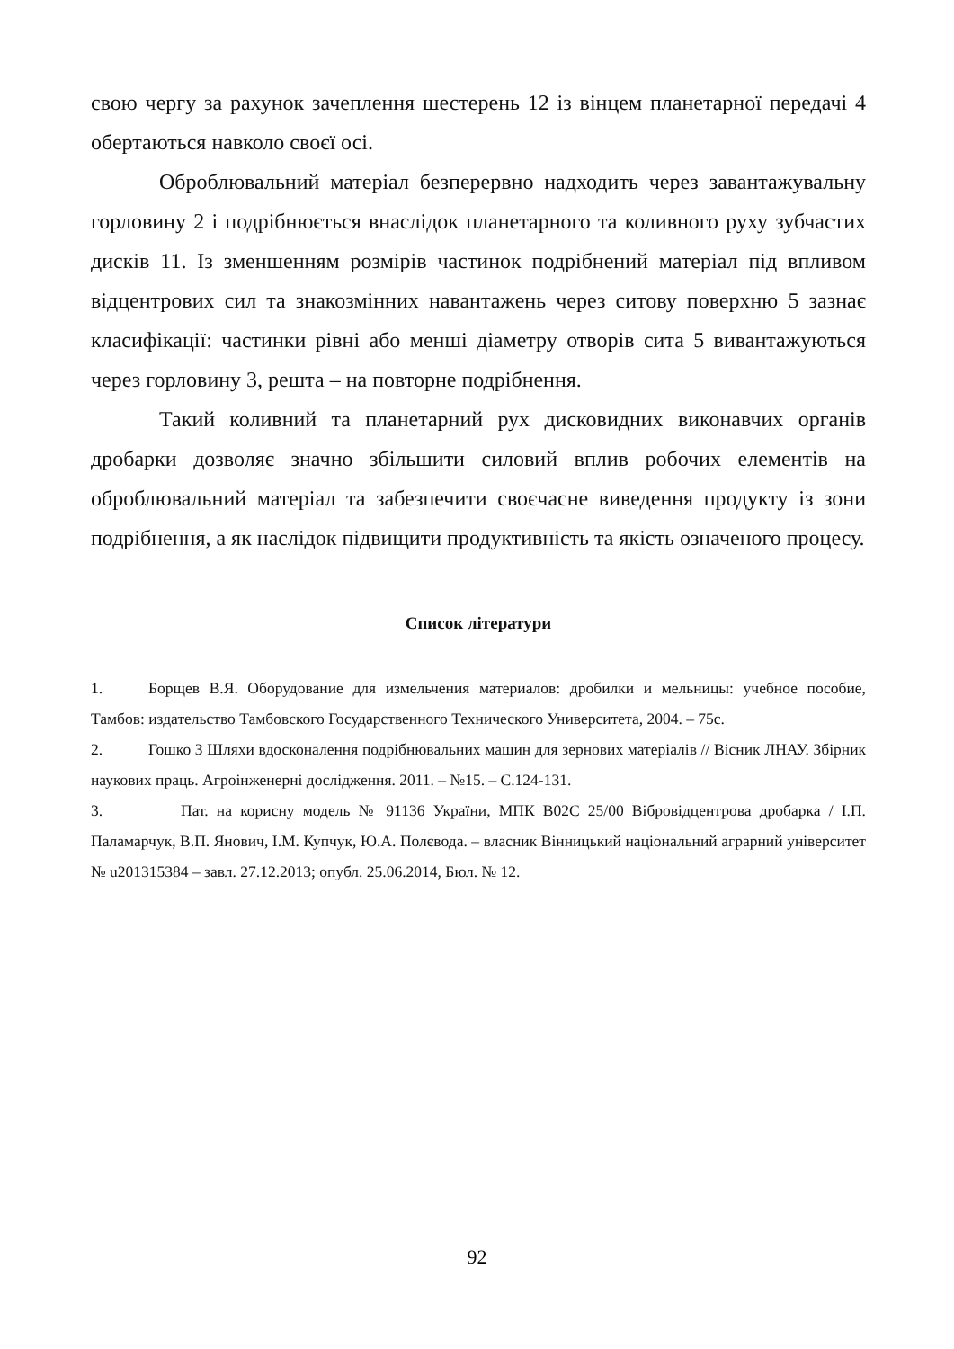свою чергу за рахунок зачеплення шестерень 12 із вінцем планетарної передачі 4 обертаються навколо своєї осі.
Оброблювальний матеріал безперервно надходить через завантажувальну горловину 2 і подрібнюється внаслідок планетарного та коливного руху зубчастих дисків 11. Із зменшенням розмірів частинок подрібнений матеріал під впливом відцентрових сил та знакозмінних навантажень через ситову поверхню 5 зазнає класифікації: частинки рівні або менші діаметру отворів сита 5 вивантажуються через горловину 3, решта – на повторне подрібнення.
Такий коливний та планетарний рух дисковидних виконавчих органів дробарки дозволяє значно збільшити силовий вплив робочих елементів на оброблювальний матеріал та забезпечити своєчасне виведення продукту із зони подрібнення, а як наслідок підвищити продуктивність та якість означеного процесу.
Список літератури
1. Борщев В.Я. Оборудование для измельчения материалов: дробилки и мельницы: учебное пособие, Тамбов: издательство Тамбовского Государственного Технического Университета, 2004. – 75с.
2. Гошко З Шляхи вдосконалення подрібнювальних машин для зернових матеріалів // Вісник ЛНАУ. Збірник наукових праць. Агроінженерні дослідження. 2011. – №15. – С.124-131.
3. Пат. на корисну модель № 91136 України, МПК B02C 25/00 Вібровідцентрова дробарка / І.П. Паламарчук, В.П. Янович, І.М. Купчук, Ю.А. Полєвода. – власник Вінницький національний аграрний університет № u201315384 – завл. 27.12.2013; опубл. 25.06.2014, Бюл. № 12.
92